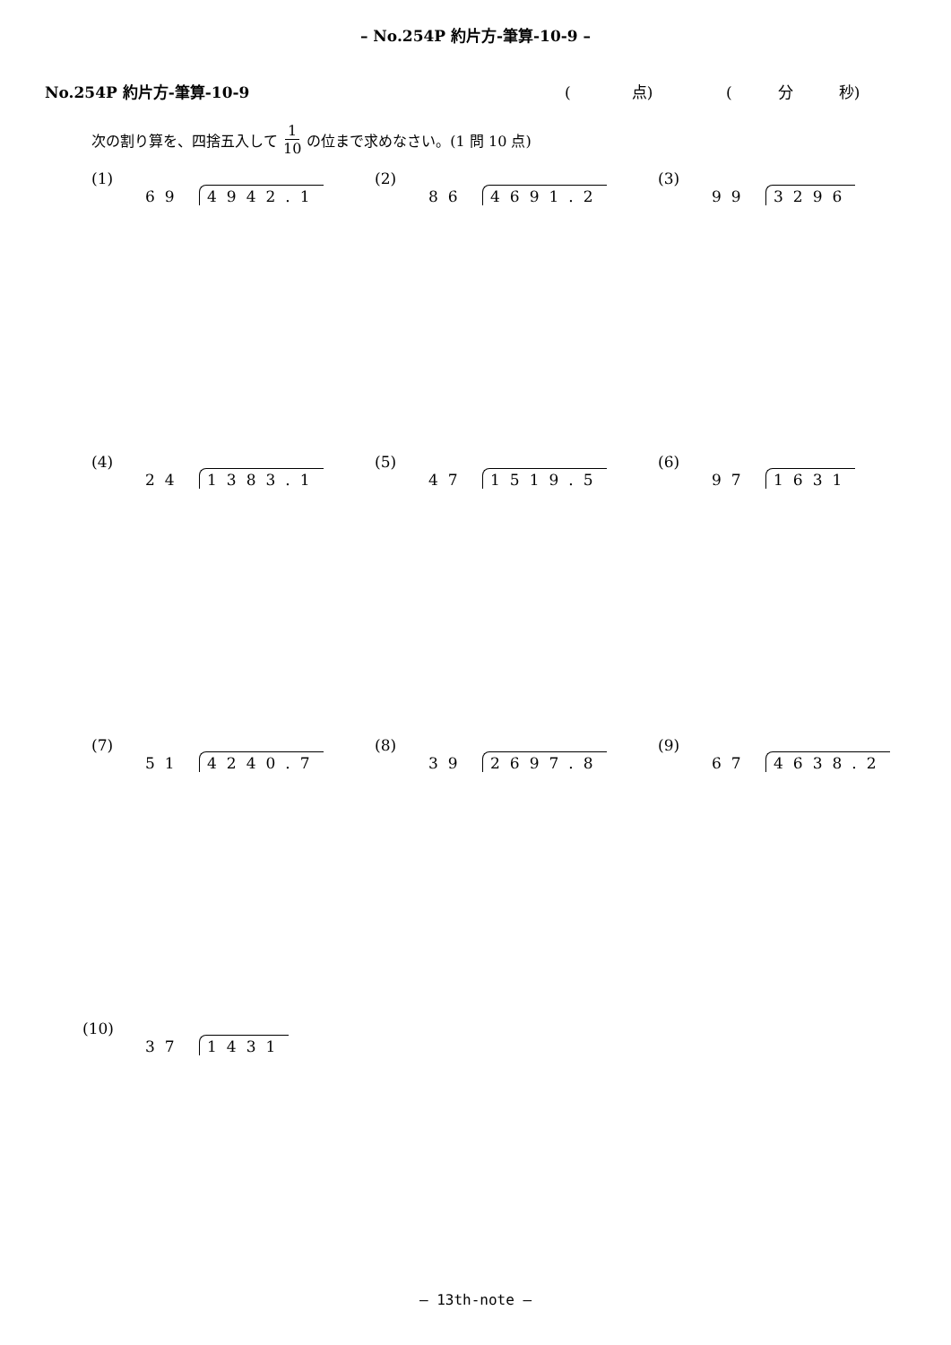– No.254P 約片方-筆算-10-9 –
No.254P 約片方-筆算-10-9 (　　　　点) (　　　分　　　秒)
次の割り算を、四捨五入して 1 10 の位まで求めなさい。(1 問 10 点)
(1) 69 4942.1
(2) 86 4691.2
(3) 99 3296
(4) 24 1383.1
(5) 47 1519.5
(6) 97 1631
(7) 51 4240.7
(8) 39 2697.8
(9) 67 4638.2
(10) 37 1431
– 13th-note –